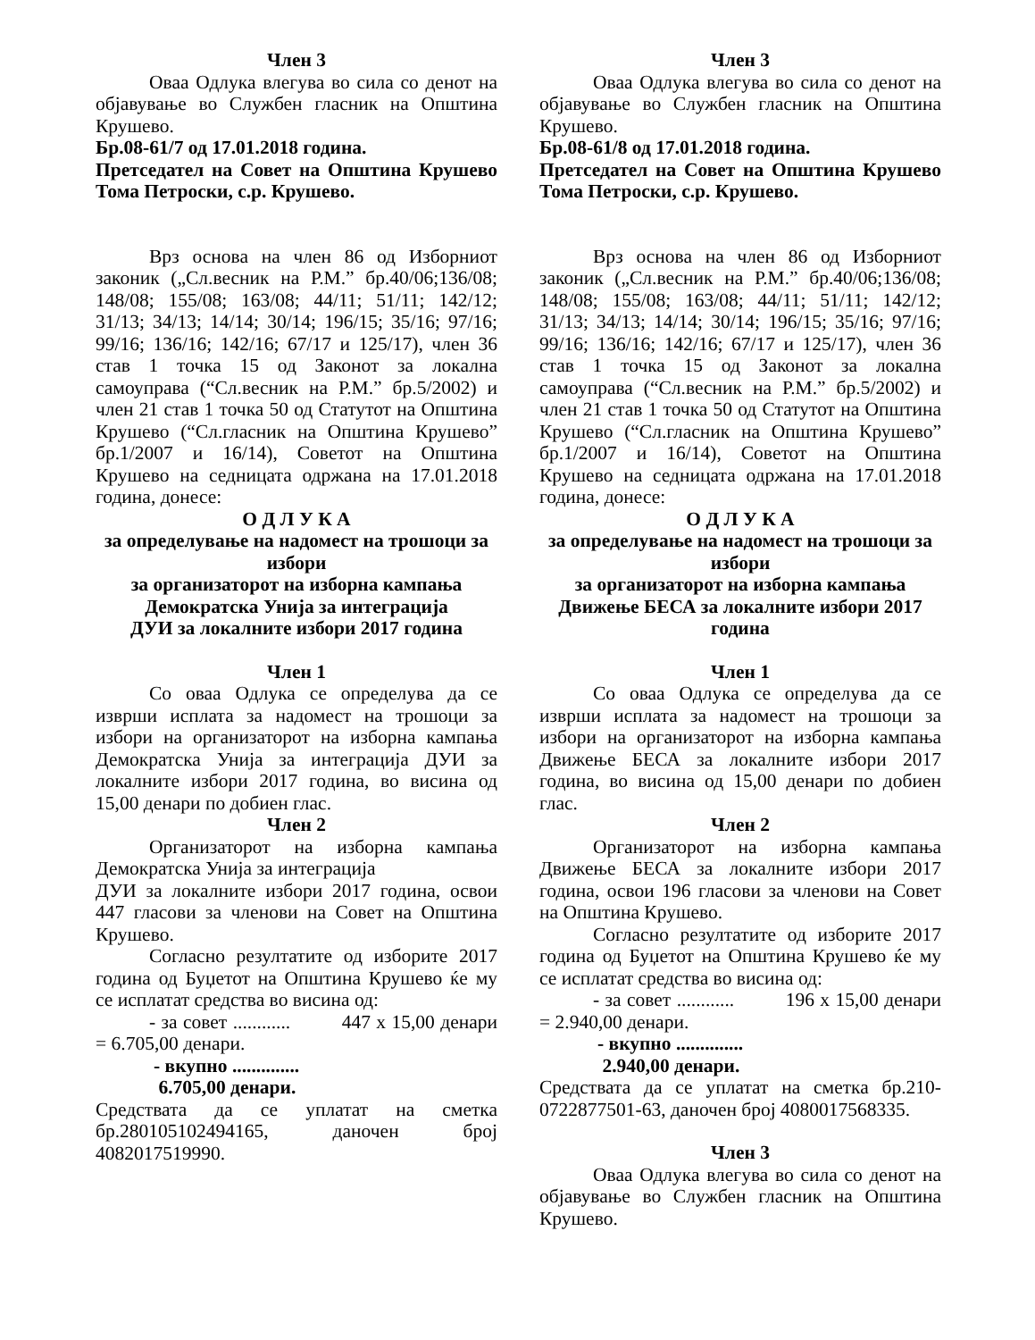Член 3
Оваа Одлука влегува во сила со денот на објавување во Службен гласник на Општина Крушево.
Бр.08-61/7 од 17.01.2018 година.
Претседател на Совет на Општина Крушево Тома Петроски, с.р. Крушево.
Врз основа на член 86 од Изборниот законик („Сл.весник на Р.М.” бр.40/06;136/08; 148/08; 155/08; 163/08; 44/11; 51/11; 142/12; 31/13; 34/13; 14/14; 30/14; 196/15; 35/16; 97/16; 99/16; 136/16; 142/16; 67/17 и 125/17), член 36 став 1 точка 15 од Законот за локална самоуправа (“Сл.весник на Р.М.” бр.5/2002) и член 21 став 1 точка 50 од Статутот на Општина Крушево (“Сл.гласник на Општина Крушево” бр.1/2007 и 16/14), Советот на Општина Крушево на седницата одржана на 17.01.2018 година, донесе:
О Д Л У К А
за определување на надомест на трошоци за избори
за организаторот на изборна кампања
Демократска Унија за интеграција
ДУИ за локалните избори 2017 година
Член 1
Со оваа Одлука се определува да се изврши исплата за надомест на трошоци за избори на организаторот на изборна кампања Демократска Унија за интеграција ДУИ за локалните избори 2017 година, во висина од 15,00 денари по добиен глас.
Член 2
Организаторот на изборна кампања Демократска Унија за интеграција
ДУИ за локалните избори 2017 година, освои 447 гласови за членови на Совет на Општина Крушево.
Согласно резултатите од изборите 2017 година од Буџетот на Општина Крушево ќе му се исплатат средства во висина од:
- за совет ............ 447 x 15,00 денари = 6.705,00 денари.
- вкупно ..............
6.705,00 денари.
Средствата да се уплатат на сметка бр.280105102494165, даночен број 4082017519990.
Член 3
Оваа Одлука влегува во сила со денот на објавување во Службен гласник на Општина Крушево.
Бр.08-61/8 од 17.01.2018 година.
Претседател на Совет на Општина Крушево Тома Петроски, с.р. Крушево.
Врз основа на член 86 од Изборниот законик („Сл.весник на Р.М.” бр.40/06;136/08; 148/08; 155/08; 163/08; 44/11; 51/11; 142/12; 31/13; 34/13; 14/14; 30/14; 196/15; 35/16; 97/16; 99/16; 136/16; 142/16; 67/17 и 125/17), член 36 став 1 точка 15 од Законот за локална самоуправа (“Сл.весник на Р.М.” бр.5/2002) и член 21 став 1 точка 50 од Статутот на Општина Крушево (“Сл.гласник на Општина Крушево” бр.1/2007 и 16/14), Советот на Општина Крушево на седницата одржана на 17.01.2018 година, донесе:
О Д Л У К А
за определување на надомест на трошоци за избори
за организаторот на изборна кампања
Движење БЕСА за локалните избори 2017 година
Член 1
Со оваа Одлука се определува да се изврши исплата за надомест на трошоци за избори на организаторот на изборна кампања Движење БЕСА за локалните избори 2017 година, во висина од 15,00 денари по добиен глас.
Член 2
Организаторот на изборна кампања Движење БЕСА за локалните избори 2017 година, освои 196 гласови за членови на Совет на Општина Крушево.
Согласно резултатите од изборите 2017 година од Буџетот на Општина Крушево ќе му се исплатат средства во висина од:
- за совет ............ 196 x 15,00 денари = 2.940,00 денари.
- вкупно ..............
2.940,00 денари.
Средствата да се уплатат на сметка бр.210-0722877501-63, даночен број 4080017568335.
Член 3
Оваа Одлука влегува во сила со денот на објавување во Службен гласник на Општина Крушево.